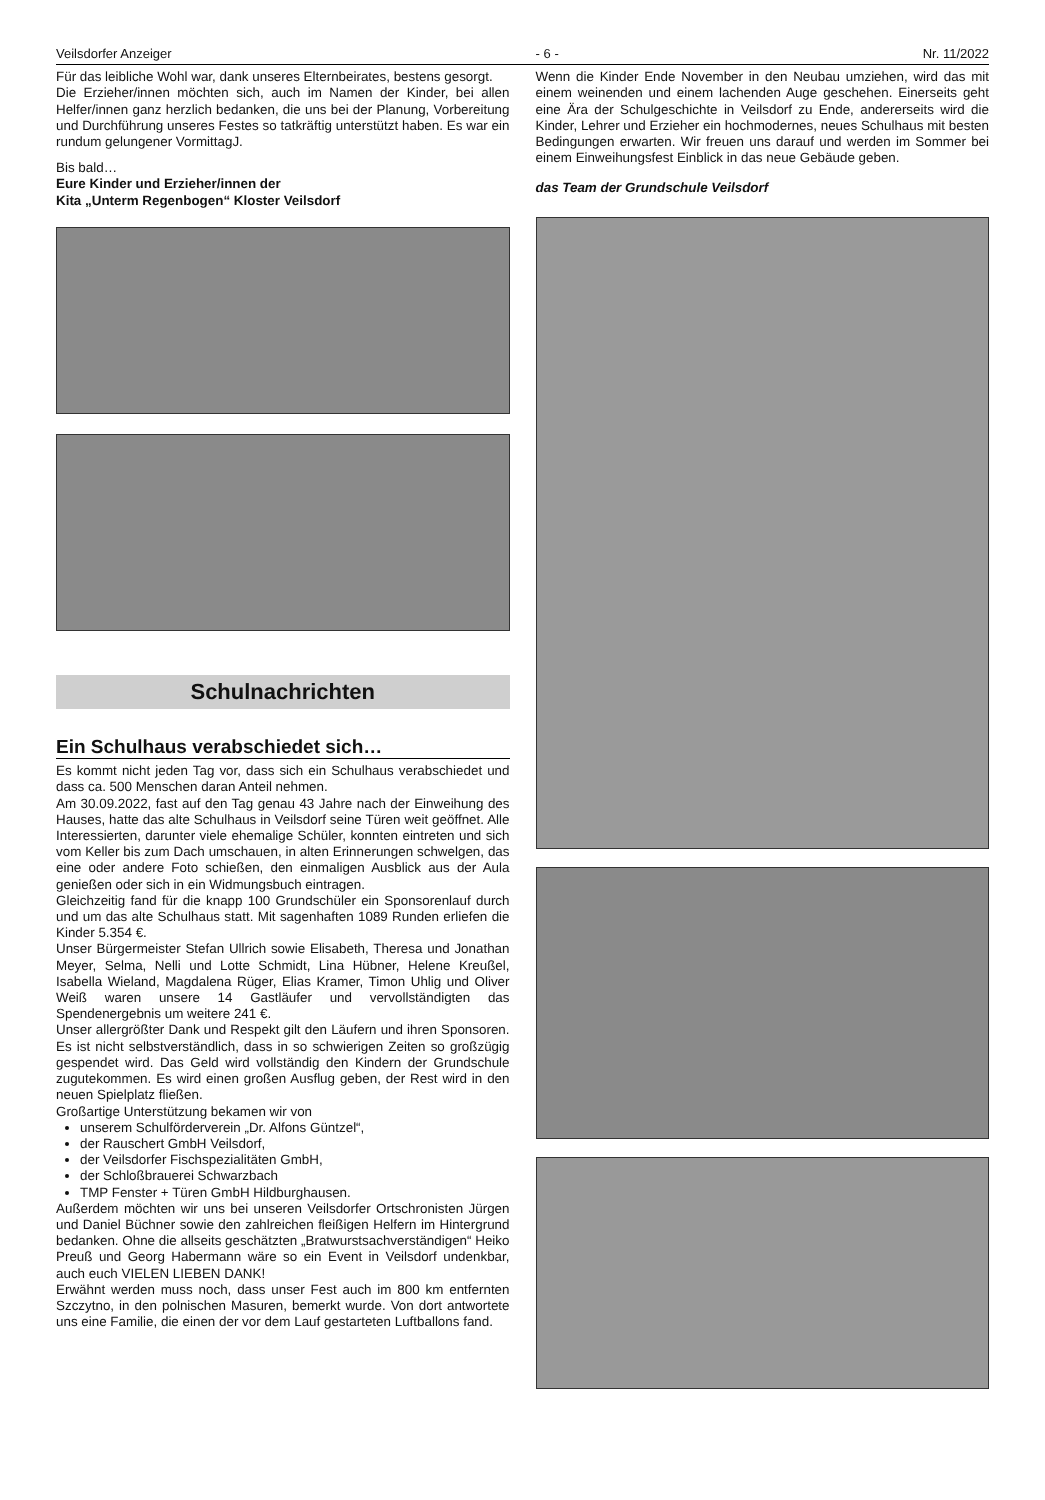Veilsdorfer Anzeiger - 6 - Nr. 11/2022
Für das leibliche Wohl war, dank unseres Elternbeirates, bestens gesorgt.
Die Erzieher/innen möchten sich, auch im Namen der Kinder, bei allen Helfer/innen ganz herzlich bedanken, die uns bei der Planung, Vorbereitung und Durchführung unseres Festes so tatkräftig unterstützt haben. Es war ein rundum gelungener VormittagJ.
Bis bald…
Eure Kinder und Erzieher/innen der
Kita „Unterm Regenbogen“ Kloster Veilsdorf
Schulnachrichten
Ein Schulhaus verabschiedet sich…
Es kommt nicht jeden Tag vor, dass sich ein Schulhaus verabschiedet und dass ca. 500 Menschen daran Anteil nehmen.
Am 30.09.2022, fast auf den Tag genau 43 Jahre nach der Einweihung des Hauses, hatte das alte Schulhaus in Veilsdorf seine Türen weit geöffnet. Alle Interessierten, darunter viele ehemalige Schüler, konnten eintreten und sich vom Keller bis zum Dach umschauen, in alten Erinnerungen schwelgen, das eine oder andere Foto schießen, den einmaligen Ausblick aus der Aula genießen oder sich in ein Widmungsbuch eintragen.
Gleichzeitig fand für die knapp 100 Grundschüler ein Sponsorenlauf durch und um das alte Schulhaus statt. Mit sagenhaften 1089 Runden erliefen die Kinder 5.354 €.
Unser Bürgermeister Stefan Ullrich sowie Elisabeth, Theresa und Jonathan Meyer, Selma, Nelli und Lotte Schmidt, Lina Hübner, Helene Kreußel, Isabella Wieland, Magdalena Rüger, Elias Kramer, Timon Uhlig und Oliver Weiß waren unsere 14 Gastläufer und vervollständigten das Spendenergebnis um weitere 241 €.
Unser allergrößter Dank und Respekt gilt den Läufern und ihren Sponsoren. Es ist nicht selbstverständlich, dass in so schwierigen Zeiten so großzügig gespendet wird. Das Geld wird vollständig den Kindern der Grundschule zugutekommen. Es wird einen großen Ausflug geben, der Rest wird in den neuen Spielplatz fließen.
Großartige Unterstützung bekamen wir von
unserem Schulförderverein „Dr. Alfons Güntzel“,
der Rauschert GmbH Veilsdorf,
der Veilsdorfer Fischspezialitäten GmbH,
der Schloßbrauerei Schwarzbach
TMP Fenster + Türen GmbH Hildburghausen.
Außerdem möchten wir uns bei unseren Veilsdorfer Ortschronisten Jürgen und Daniel Büchner sowie den zahlreichen fleißigen Helfern im Hintergrund bedanken. Ohne die allseits geschätzten „Bratwurstsachverständigen“ Heiko Preuß und Georg Habermann wäre so ein Event in Veilsdorf undenkbar, auch euch VIELEN LIEBEN DANK!
Erwähnt werden muss noch, dass unser Fest auch im 800 km entfernten Szczytno, in den polnischen Masuren, bemerkt wurde. Von dort antwortete uns eine Familie, die einen der vor dem Lauf gestarteten Luftballons fand.
Wenn die Kinder Ende November in den Neubau umziehen, wird das mit einem weinenden und einem lachenden Auge geschehen. Einerseits geht eine Ära der Schulgeschichte in Veilsdorf zu Ende, andererseits wird die Kinder, Lehrer und Erzieher ein hochmodernes, neues Schulhaus mit besten Bedingungen erwarten. Wir freuen uns darauf und werden im Sommer bei einem Einweihungsfest Einblick in das neue Gebäude geben.
das Team der Grundschule Veilsdorf